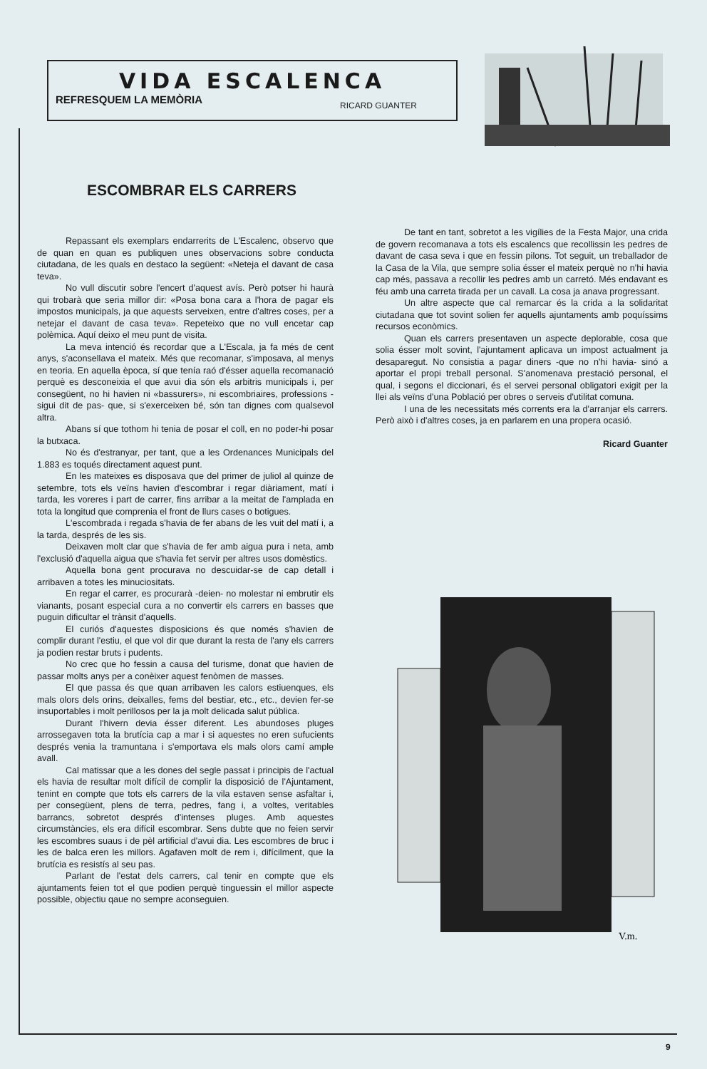VIDA ESCALENCA
REFRESQUEM LA MEMÒRIA RICARD GUANTER
ESCOMBRAR ELS CARRERS
Repassant els exemplars endarrerits de L'Escalenc, observo que de quan en quan es publiquen unes observacions sobre conducta ciutadana, de les quals en destaco la següent: «Neteja el davant de casa teva».
No vull discutir sobre l'encert d'aquest avís. Però potser hi haurà qui trobarà que seria millor dir: «Posa bona cara a l'hora de pagar els impostos municipals, ja que aquests serveixen, entre d'altres coses, per a netejar el davant de casa teva». Repeteixo que no vull encetar cap polèmica. Aquí deixo el meu punt de visita.
La meva intenció és recordar que a L'Escala, ja fa més de cent anys, s'aconsellava el mateix. Més que recomanar, s'imposava, al menys en teoria. En aquella època, sí que tenía raó d'ésser aquella recomanació perquè es desconeixia el que avui dia són els arbitris municipals i, per consegüent, no hi havien ni «bassurers», ni escombriaires, professions -sigui dit de pas- que, si s'exerceixen bé, són tan dignes com qualsevol altra.
Abans sí que tothom hi tenia de posar el coll, en no poder-hi posar la butxaca.
No és d'estranyar, per tant, que a les Ordenances Municipals del 1.883 es toqués directament aquest punt.
En les mateixes es disposava que del primer de juliol al quinze de setembre, tots els veïns havien d'escombrar i regar diàriament, matí i tarda, les voreres i part de carrer, fins arribar a la meitat de l'amplada en tota la longitud que comprenia el front de llurs cases o botigues.
L'escombrada i regada s'havia de fer abans de les vuit del matí i, a la tarda, després de les sis.
Deixaven molt clar que s'havia de fer amb aigua pura i neta, amb l'exclusió d'aquella aigua que s'havia fet servir per altres usos domèstics.
Aquella bona gent procurava no descuidar-se de cap detall i arribaven a totes les minuciositats.
En regar el carrer, es procurarà -deien- no molestar ni embrutir els vianants, posant especial cura a no convertir els carrers en basses que puguin dificultar el trànsit d'aquells.
El curiós d'aquestes disposicions és que només s'havien de complir durant l'estiu, el que vol dir que durant la resta de l'any els carrers ja podien restar bruts i pudents.
No crec que ho fessin a causa del turisme, donat que havien de passar molts anys per a conèixer aquest fenòmen de masses.
El que passa és que quan arribaven les calors estiuenques, els mals olors dels orins, deixalles, fems del bestiar, etc., etc., devien fer-se insuportables i molt perillosos per la ja molt delicada salut pública.
Durant l'hivern devia ésser diferent. Les abundoses pluges arrossegaven tota la brutícia cap a mar i si aquestes no eren sufucients després venia la tramuntana i s'emportava els mals olors camí ample avall.
Cal matissar que a les dones del segle passat i principis de l'actual els havia de resultar molt difícil de complir la disposició de l'Ajuntament, tenint en compte que tots els carrers de la vila estaven sense asfaltar i, per consegüent, plens de terra, pedres, fang i, a voltes, veritables barrancs, sobretot després d'intenses pluges. Amb aquestes circumstàncies, els era difícil escombrar. Sens dubte que no feien servir les escombres suaus i de pèl artificial d'avui dia. Les escombres de bruc i les de balca eren les millors. Agafaven molt de rem i, difícilment, que la brutícia es resistís al seu pas.
Parlant de l'estat dels carrers, cal tenir en compte que els ajuntaments feien tot el que podien perquè tinguessin el millor aspecte possible, objectiu qaue no sempre aconseguien.
De tant en tant, sobretot a les vigílies de la Festa Major, una crida de govern recomanava a tots els escalencs que recollissin les pedres de davant de casa seva i que en fessin pilons. Tot seguit, un treballador de la Casa de la Vila, que sempre solia ésser el mateix perquè no n'hi havia cap més, passava a recollir les pedres amb un carretó. Més endavant es féu amb una carreta tirada per un cavall. La cosa ja anava progressant.
Un altre aspecte que cal remarcar és la crida a la solidaritat ciutadana que tot sovint solien fer aquells ajuntaments amb poquíssims recursos econòmics.
Quan els carrers presentaven un aspecte deplorable, cosa que solia ésser molt sovint, l'ajuntament aplicava un impost actualment ja desaparegut. No consistia a pagar diners -que no n'hi havia- sinó a aportar el propi treball personal. S'anomenava prestació personal, el qual, i segons el diccionari, és el servei personal obligatori exigit per la llei als veïns d'una Població per obres o serveis d'utilitat comuna.
I una de les necessitats més corrents era la d'arranjar els carrers. Però això i d'altres coses, ja en parlarem en una propera ocasió.
Ricard Guanter
V.m.
9